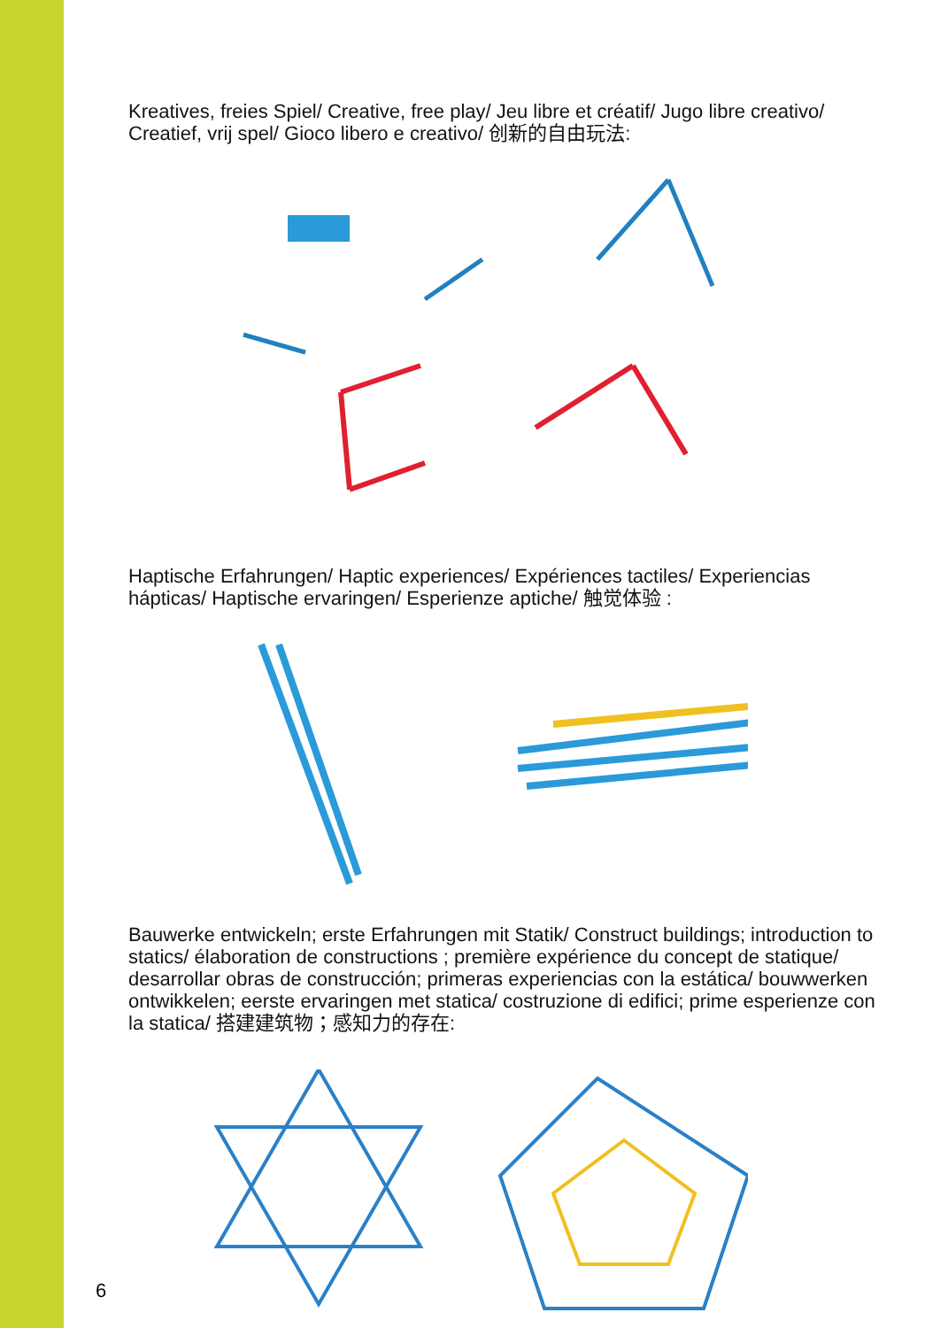Kreatives, freies Spiel/ Creative, free play/ Jeu libre et créatif/ Jugo libre creativo/ Creatief, vrij spel/ Gioco libero e creativo/ 创新的自由玩法:
Haptische Erfahrungen/ Haptic experiences/ Expériences tactiles/ Experiencias hápticas/ Haptische ervaringen/ Esperienze aptiche/ 触觉体验 :
Bauwerke entwickeln; erste Erfahrungen mit Statik/ Construct buildings; introduction to statics/ élaboration de constructions ; première expérience du concept de statique/ desarrollar obras de construcción; primeras experiencias con la estática/ bouwwerken ontwikkelen; eerste ervaringen met statica/ costruzione di edifici; prime esperienze con la statica/ 搭建建筑物；感知力的存在:
6